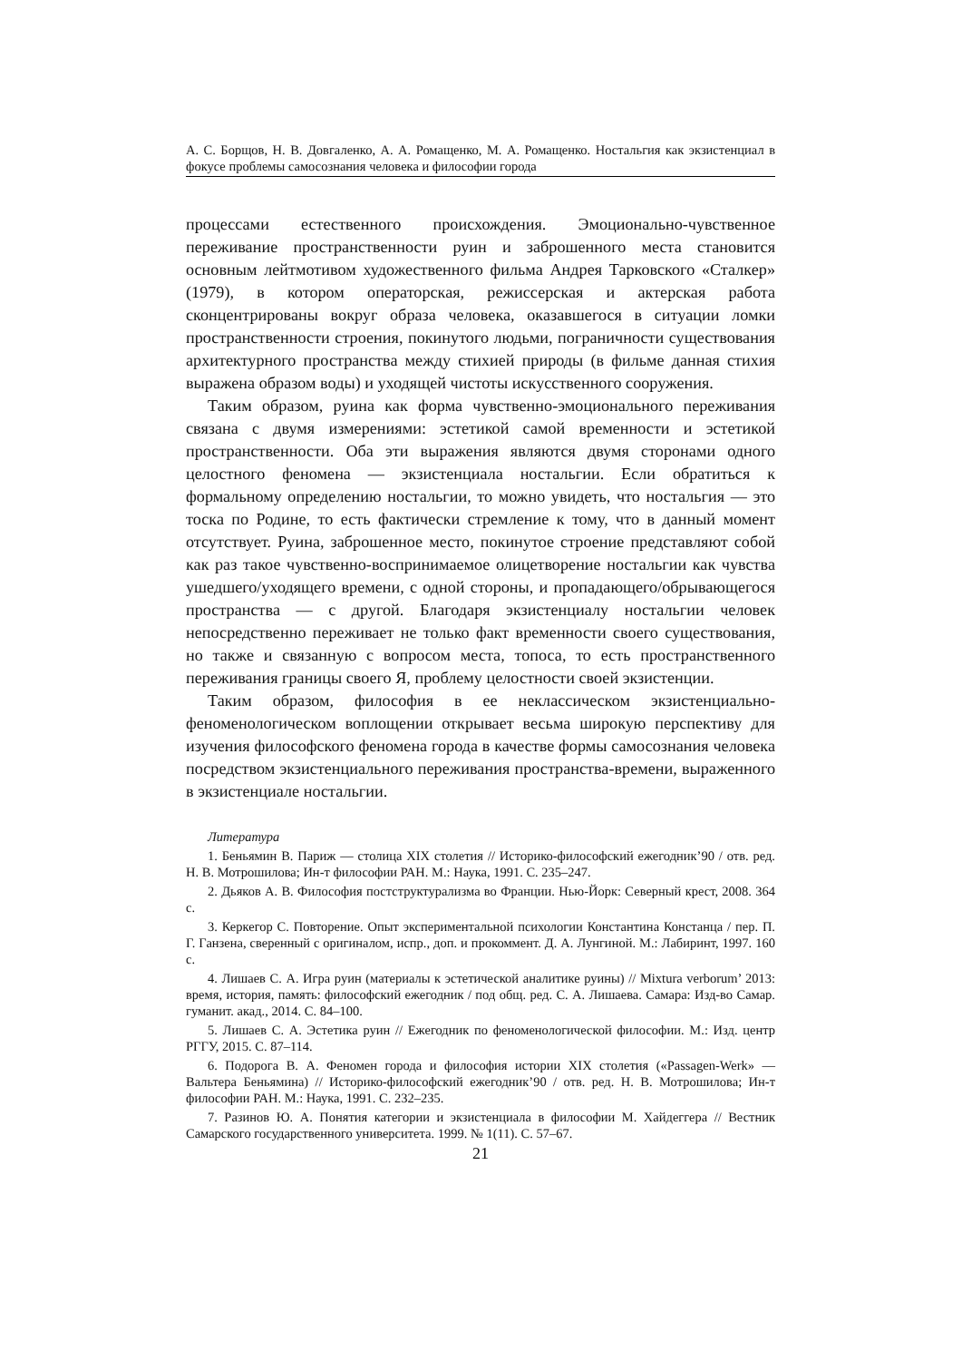А. С. Борщов, Н. В. Довгаленко, А. А. Ромащенко, М. А. Ромащенко. Ностальгия как экзистенциал в фокусе проблемы самосознания человека и философии города
процессами естественного происхождения. Эмоционально-чувственное переживание пространственности руин и заброшенного места становится основным лейтмотивом художественного фильма Андрея Тарковского «Сталкер» (1979), в котором операторская, режиссерская и актерская работа сконцентрированы вокруг образа человека, оказавшегося в ситуации ломки пространственности строения, покинутого людьми, пограничности существования архитектурного пространства между стихией природы (в фильме данная стихия выражена образом воды) и уходящей чистоты искусственного сооружения.
Таким образом, руина как форма чувственно-эмоционального переживания связана с двумя измерениями: эстетикой самой временности и эстетикой пространственности. Оба эти выражения являются двумя сторонами одного целостного феномена — экзистенциала ностальгии. Если обратиться к формальному определению ностальгии, то можно увидеть, что ностальгия — это тоска по Родине, то есть фактически стремление к тому, что в данный момент отсутствует. Руина, заброшенное место, покинутое строение представляют собой как раз такое чувственно-воспринимаемое олицетворение ностальгии как чувства ушедшего/уходящего времени, с одной стороны, и пропадающего/обрывающегося пространства — с другой. Благодаря экзистенциалу ностальгии человек непосредственно переживает не только факт временности своего существования, но также и связанную с вопросом места, топоса, то есть пространственного переживания границы своего Я, проблему целостности своей экзистенции.
Таким образом, философия в ее неклассическом экзистенциально-феноменологическом воплощении открывает весьма широкую перспективу для изучения философского феномена города в качестве формы самосознания человека посредством экзистенциального переживания пространства-времени, выраженного в экзистенциале ностальгии.
Литература
1. Беньямин В. Париж — столица XIX столетия // Историко-философский ежегодник’90 / отв. ред. Н. В. Мотрошилова; Ин-т философии РАН. М.: Наука, 1991. С. 235–247.
2. Дьяков А. В. Философия постструктурализма во Франции. Нью-Йорк: Северный крест, 2008. 364 с.
3. Керкегор С. Повторение. Опыт экспериментальной психологии Константина Констанца / пер. П. Г. Ганзена, сверенный с оригиналом, испр., доп. и прокоммент. Д. А. Лунгиной. М.: Лабиринт, 1997. 160 с.
4. Лишаев С. А. Игра руин (материалы к эстетической аналитике руины) // Mixtura verborum’ 2013: время, история, память: философский ежегодник / под общ. ред. С. А. Лишаева. Самара: Изд-во Самар. гуманит. акад., 2014. С. 84–100.
5. Лишаев С. А. Эстетика руин // Ежегодник по феноменологической философии. М.: Изд. центр РГГУ, 2015. С. 87–114.
6. Подорога В. А. Феномен города и философия истории XIX столетия («Passagen-Werk» — Вальтера Беньямина) // Историко-философский ежегодник’90 / отв. ред. Н. В. Мотрошилова; Ин-т философии РАН. М.: Наука, 1991. С. 232–235.
7. Разинов Ю. А. Понятия категории и экзистенциала в философии М. Хайдеггера // Вестник Самарского государственного университета. 1999. № 1(11). С. 57–67.
21